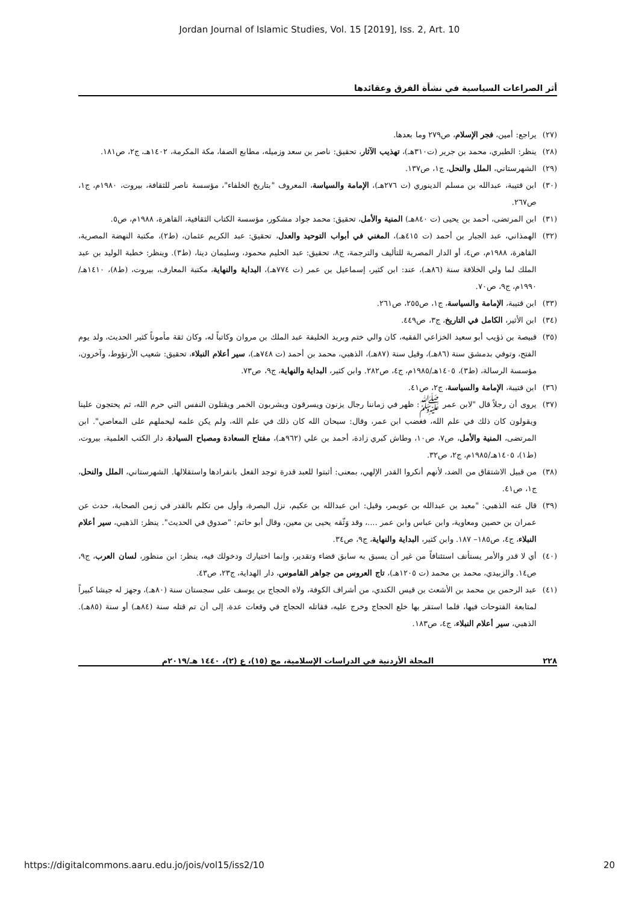Jordan Journal of Islamic Studies, Vol. 15 [2019], Iss. 2, Art. 10
أثر الصراعات السياسية في نشأة الفرق وعقائدها
(٢٧) يراجع: أمين، فجر الإسلام، ص٢٧٩ وما بعدها.
(٢٨) ينظر: الطبري، محمد بن جرير (ت٣١٠هـ)، تهذيب الآثار، تحقيق: ناصر بن سعد وزميله، مطابع الصفا، مكة المكرمة، ١٤٠٢هـ، ج٢، ص١٨١.
(٢٩) الشهرستاني، الملل والنحل، ج١، ص١٣٧.
(٣٠) ابن قتيبة، عبدالله بن مسلم الدينوري (ت ٢٧٦هـ)، الإمامة والسياسة، المعروف "بتاريخ الخلفاء"، مؤسسة ناصر للثقافة، بيروت، ١٩٨٠م، ج١، ص٢٦٧.
(٣١) ابن المرتضى، أحمد بن يحيى (ت ٨٤٠هـ) المنية والأمل، تحقيق: محمد جواد مشكور، مؤسسة الكتاب الثقافية، القاهرة، ١٩٨٨م، ص٥.
(٣٢) الهمذاني، عبد الجبار بن أحمد (ت ٤١٥هـ)، المغني في أبواب التوحيد والعدل، تحقيق: عبد الكريم عثمان، (ط٢)، مكتبة النهضة المصرية، القاهرة، ١٩٨٨م، ص٤، أو الدار المصرية للتأليف والترجمة، ج٨، تحقيق: عبد الحليم محمود، وسليمان دينا، (ط٣). وينظر: خطبة الوليد بن عبد الملك لما ولي الخلافة سنة (٨٦هـ)، عند: ابن كثير، إسماعيل بن عمر (ت ٧٧٤هـ)، البداية والنهاية، مكتبة المعارف، بيروت، (ط٨)، ١٤١٠هـ/١٩٩٠م، ج٩، ص٧٠.
(٣٣) ابن قتيبة، الإمامة والسياسة، ج١، ص٢٥٥، ص٢٦١.
(٣٤) ابن الأثير، الكامل في التاريخ، ج٣، ص٤٤٩.
(٣٥) قبيصة بن ذؤيب أبو سعيد الخزاعي الفقيه، كان والي ختم وبريد الخليفة عبد الملك بن مروان وكاتباً له، وكان ثقة مأموناً كثير الحديث، ولد يوم الفتح، وتوفي بدمشق سنة (٨٦هـ)، وقيل سنة (٨٧هـ)، الذهبي، محمد بن أحمد (ت ٧٤٨هـ)، سير أعلام النبلاء، تحقيق: شعيب الأرنؤوط، وآخرون، مؤسسة الرسالة، (ط٣)، ١٤٠٥هـ/١٩٨٥م، ج٤، ص٢٨٢. وابن كثير، البداية والنهاية، ج٩، ص٧٣.
(٣٦) ابن قتيبة، الإمامة والسياسة، ج٢، ص٤١.
(٣٧) يروى أن رجلاً قال "لابن عمر ﷺ: ظهر في زماننا رجال يزنون ويسرقون ويشربون الخمر ويقتلون النفس التي حرم الله، ثم يحتجون علينا ويقولون كان ذلك في علم الله، فغضب ابن عمر، وقال: سبحان الله كان ذلك في علم الله، ولم يكن علمه ليحملهم على المعاصي". ابن المرتضى، المنية والأمل، ص٧، ص١٠، وطاش كبري زادة، أحمد بن علي (٩٦٢هـ)، مفتاح السعادة ومصباح السيادة، دار الكتب العلمية، بيروت، (ط١)، ١٤٠٥هـ/١٩٨٥م، ج٢، ص٣٢.
(٣٨) من قبيل الاشتقاق من الضد، لأنهم أنكروا القدر الإلهي، بمعنى: أثبتوا للعبد قدرة توجد الفعل بانفرادها واستقلالها. الشهرستاني، الملل والنحل، ج١، ص٤١.
(٣٩) قال عنه الذهبي: "معبد بن عبدالله بن عويمر، وقيل: ابن عبدالله بن عكيم، نزل البصرة، وأول من تكلم بالقدر في زمن الصحابة، حدث عن عمران بن حصين ومعاوية، وابن عباس وابن عمر ....، وقد وَثّقه يحيى بن معين، وقال أبو حاتم: "صدوق في الحديث". ينظر: الذهبي، سير أعلام النبلاء، ج٤، ص١٨٥– ١٨٧. وابن كثير، البداية والنهاية، ج٩، ص٣٤.
(٤٠) أي لا قدر والأمر يستأنف استئنافاً من غير أن يسبق به سابق قضاء وتقدير، وإنما اختيارك ودخولك فيه، ينظر: ابن منظور، لسان العرب، ج٩، ص١٤. والزبيدي، محمد بن محمد (ت ١٢٠٥هـ)، تاج العروس من جواهر القاموس، دار الهداية، ج٢٣، ص٤٣.
(٤١) عبد الرحمن بن محمد بن الأشعث بن قيس الكندي، من أشراف الكوفة، ولاه الحجاج بن يوسف على سجستان سنة (٨٠هـ)، وجهز له جيشا كبيراً لمتابعة الفتوحات فيها، فلما استقر بها خلع الحجاج وخرج عليه، فقاتله الحجاج في وقعات عدة، إلى أن تم قتله سنة (٨٤هـ) أو سنة (٨٥هـ). الذهبي، سير أعلام النبلاء، ج٤، ص١٨٣.
٢٢٨ المجلة الأردنية في الدراسات الإسلامية، مج (١٥)، ع (٢)، ١٤٤٠ هـ/٢٠١٩م
https://digitalcommons.aaru.edu.jo/jois/vol15/iss2/10 20